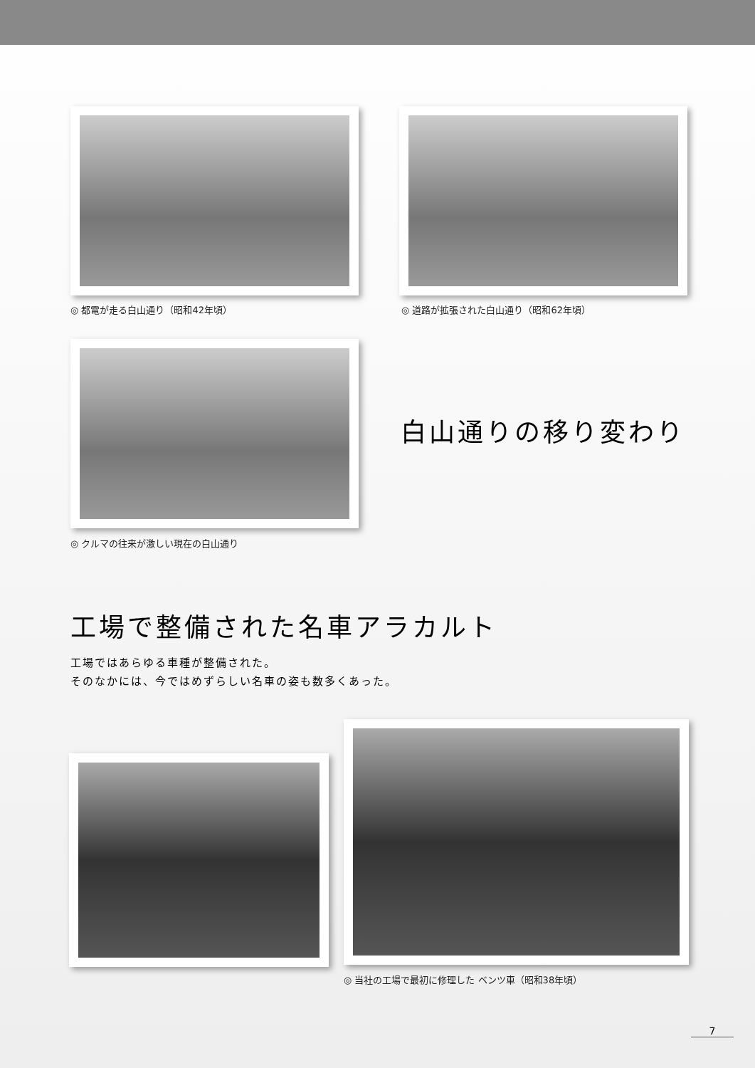◎ 都電が走る白山通り（昭和42年頃）
◎ 道路が拡張された白山通り（昭和62年頃）
◎ クルマの往来が激しい現在の白山通り
白山通りの移り変わり
工場で整備された名車アラカルト
工場ではあらゆる車種が整備された。
そのなかには、今ではめずらしい名車の姿も数多くあった。
◎ 当社の工場で最初に修理した ベンツ車（昭和38年頃）
7